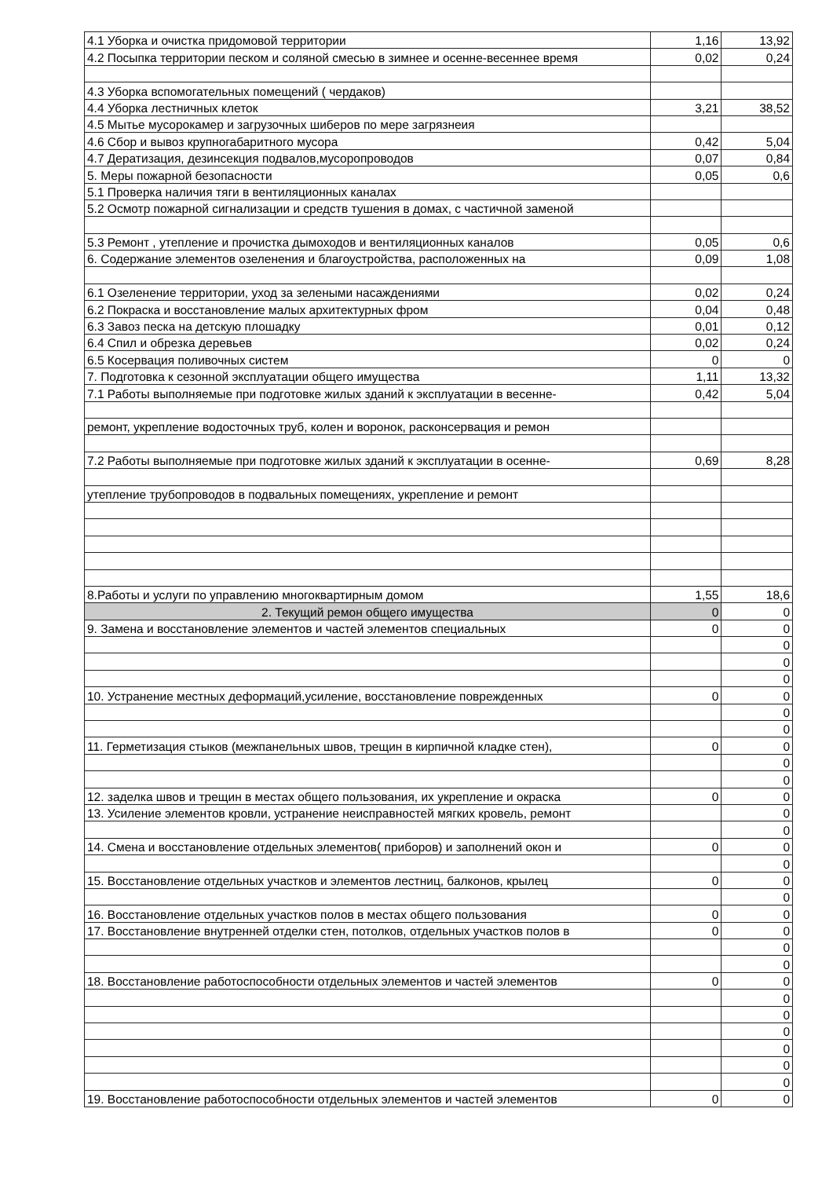| 4.1 Уборка и очистка придомовой территории | 1,16 | 13,92 |
| 4.2 Посыпка территории песком и соляной смесью в зимнее и осенне-весеннее время | 0,02 | 0,24 |
| 4.3 Уборка вспомогательных помещений ( чердаков) | | |
| 4.4 Уборка лестничных клеток | 3,21 | 38,52 |
| 4.5 Мытье мусорокамер и загрузочных шиберов по мере загрязнеия | | |
| 4.6 Сбор и вывоз крупногабаритного мусора | 0,42 | 5,04 |
| 4.7 Дератизация, дезинсекция подвалов,мусоропроводов | 0,07 | 0,84 |
| 5. Меры пожарной безопасности | 0,05 | 0,6 |
| 5.1 Проверка наличия тяги в вентиляционных каналах | | |
| 5.2 Осмотр пожарной сигнализации и средств тушения в домах, с частичной заменой | | |
| 5.3 Ремонт , утепление и прочистка дымоходов и вентиляционных каналов | 0,05 | 0,6 |
| 6. Содержание элементов озеленения и благоустройства, расположенных на | 0,09 | 1,08 |
| 6.1 Озеленение территории, уход за зелеными насаждениями | 0,02 | 0,24 |
| 6.2 Покраска и восстановление малых архитектурных фром | 0,04 | 0,48 |
| 6.3 Завоз песка на детскую плошадку | 0,01 | 0,12 |
| 6.4 Спил и обрезка деревьев | 0,02 | 0,24 |
| 6.5 Косервация поливочных систем | 0 | 0 |
| 7. Подготовка к сезонной эксплуатации общего имущества | 1,11 | 13,32 |
| 7.1 Работы выполняемые при подготовке жилых зданий к эксплуатации в весенне- | 0,42 | 5,04 |
| ремонт, укрепление водосточных труб, колен и воронок, расконсервация и ремон | | |
| 7.2 Работы выполняемые при подготовке жилых зданий к эксплуатации в осенне- | 0,69 | 8,28 |
| утепление трубопроводов в подвальных помещениях, укрепление и ремонт | | |
| 8.Работы и услуги по управлению многоквартирным домом | 1,55 | 18,6 |
| 2. Текущий ремон общего имущества | 0 | 0 |
| 9. Замена и восстановление элементов и частей элементов специальных | 0 | 0 |
| | | 0 |
| | | 0 |
| | | 0 |
| 10. Устранение местных деформаций,усиление, восстановление поврежденных | 0 | 0 |
| | | 0 |
| | | 0 |
| 11. Герметизация стыков (межпанельных швов, трещин в кирпичной кладке стен), | 0 | 0 |
| | | 0 |
| | | 0 |
| 12. заделка швов и трещин в местах общего пользования, их укрепление и окраска | 0 | 0 |
| 13. Усиление элементов кровли, устранение неисправностей мягких кровель, ремонт | | 0 |
| | | 0 |
| 14. Смена и восстановление отдельных элементов( приборов) и заполнений окон и | 0 | 0 |
| | | 0 |
| 15. Восстановление отдельных участков и элементов лестниц, балконов, крылец | 0 | 0 |
| | | 0 |
| 16. Восстановление отдельных участков полов в местах общего пользования | 0 | 0 |
| 17. Восстановление внутренней отделки стен, потолков, отдельных участков полов в | 0 | 0 |
| | | 0 |
| | | 0 |
| 18. Восстановление работоспособности отдельных элементов и частей элементов | 0 | 0 |
| | | 0 |
| | | 0 |
| | | 0 |
| | | 0 |
| | | 0 |
| | | 0 |
| 19. Восстановление работоспособности отдельных элементов и частей элементов | 0 | 0 |